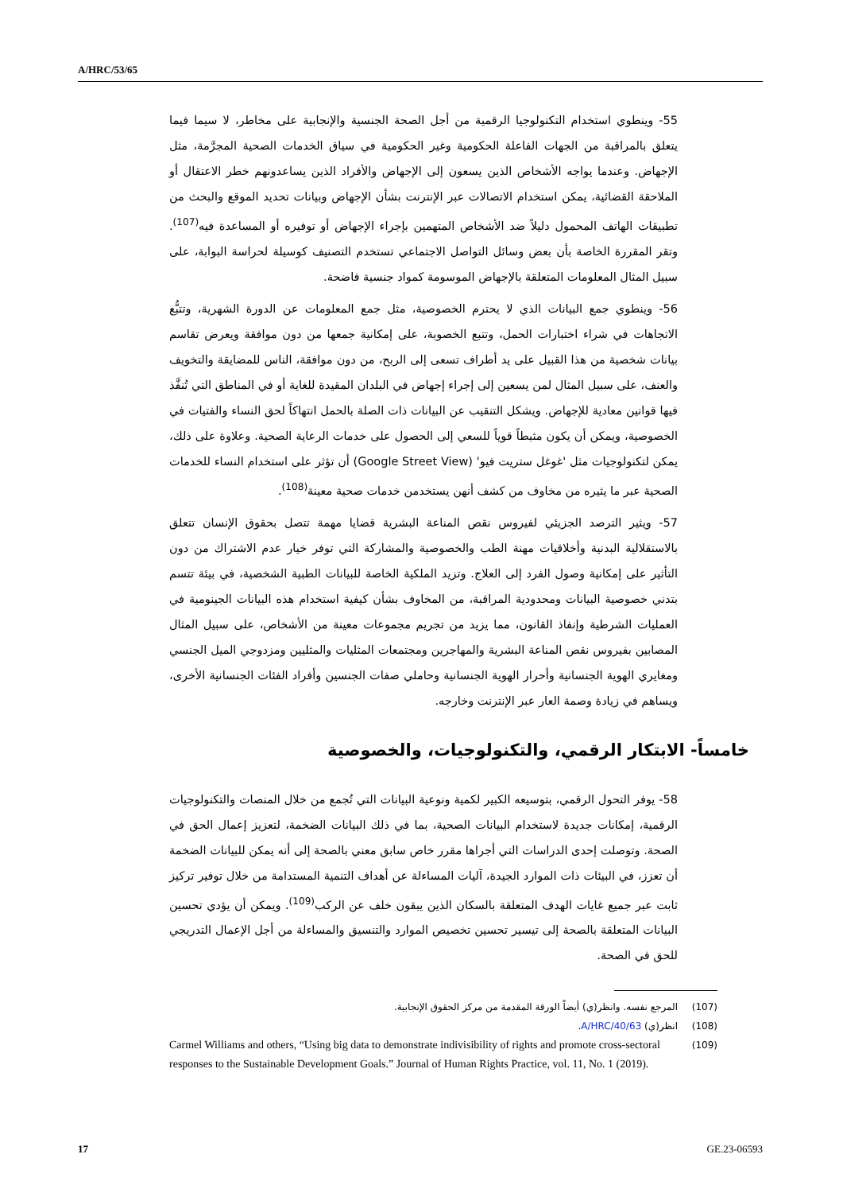A/HRC/53/65
55- وينطوي استخدام التكنولوجيا الرقمية من أجل الصحة الجنسية والإنجابية على مخاطر، لا سيما فيما يتعلق بالمراقبة من الجهات الفاعلة الحكومية وغير الحكومية في سياق الخدمات الصحية المجرَّمة، مثل الإجهاض. وعندما يواجه الأشخاص الذين يسعون إلى الإجهاض والأفراد الذين يساعدونهم خطر الاعتقال أو الملاحقة القضائية، يمكن استخدام الاتصالات عبر الإنترنت بشأن الإجهاض وبيانات تحديد الموقع والبحث من تطبيقات الهاتف المحمول دليلاً ضد الأشخاص المتهمين بإجراء الإجهاض أو توفيره أو المساعدة فيه<sup>(107)</sup>. وتقر المقررة الخاصة بأن بعض وسائل التواصل الاجتماعي تستخدم التصنيف كوسيلة لحراسة البوابة، على سبيل المثال المعلومات المتعلقة بالإجهاض الموسومة كمواد جنسية فاضحة.
56- وينطوي جمع البيانات الذي لا يحترم الخصوصية، مثل جمع المعلومات عن الدورة الشهرية، وتتبُّع الاتجاهات في شراء اختبارات الحمل، وتتبع الخصوبة، على إمكانية جمعها من دون موافقة ويعرض تقاسم بيانات شخصية من هذا القبيل على يد أطراف تسعى إلى الربح، من دون موافقة، الناس للمضايقة والتخويف والعنف، على سبيل المثال لمن يسعين إلى إجراء إجهاض في البلدان المقيدة للغاية أو في المناطق التي تُنفَّذ فيها قوانين معادية للإجهاض. ويشكل التنقيب عن البيانات ذات الصلة بالحمل انتهاكاً لحق النساء والفتيات في الخصوصية، ويمكن أن يكون مثبطاً قوياً للسعي إلى الحصول على خدمات الرعاية الصحية. وعلاوة على ذلك، يمكن لتكنولوجيات مثل 'غوغل ستريت فيو' (Google Street View) أن تؤثر على استخدام النساء للخدمات الصحية عبر ما يثيره من مخاوف من كشف أنهن يستخدمن خدمات صحية معينة<sup>(108)</sup>.
57- ويثير الترصد الجزيئي لفيروس نقص المناعة البشرية قضايا مهمة تتصل بحقوق الإنسان تتعلق بالاستقلالية البدنية وأخلاقيات مهنة الطب والخصوصية والمشاركة التي توفر خيار عدم الاشتراك من دون التأثير على إمكانية وصول الفرد إلى العلاج. وتزيد الملكية الخاصة للبيانات الطبية الشخصية، في بيئة تتسم بتدني خصوصية البيانات ومحدودية المراقبة، من المخاوف بشأن كيفية استخدام هذه البيانات الجينومية في العمليات الشرطية وإنفاذ القانون، مما يزيد من تجريم مجموعات معينة من الأشخاص، على سبيل المثال المصابين بفيروس نقص المناعة البشرية والمهاجرين ومجتمعات المثليات والمثليين ومزدوجي الميل الجنسي ومغايري الهوية الجنسانية وأحرار الهوية الجنسانية وحاملي صفات الجنسين وأفراد الفئات الجنسانية الأخرى، ويساهم في زيادة وصمة العار عبر الإنترنت وخارجه.
خامساً- الابتكار الرقمي، والتكنولوجيات، والخصوصية
58- يوفر التحول الرقمي، بتوسيعه الكبير لكمية ونوعية البيانات التي تُجمع من خلال المنصات والتكنولوجيات الرقمية، إمكانات جديدة لاستخدام البيانات الصحية، بما في ذلك البيانات الضخمة، لتعزيز إعمال الحق في الصحة. وتوصلت إحدى الدراسات التي أجراها مقرر خاص سابق معني بالصحة إلى أنه يمكن للبيانات الضخمة أن تعزز، في البيئات ذات الموارد الجيدة، آليات المساءلة عن أهداف التنمية المستدامة من خلال توفير تركيز ثابت عبر جميع غايات الهدف المتعلقة بالسكان الذين يبقون خلف عن الركب<sup>(109)</sup>. ويمكن أن يؤدي تحسين البيانات المتعلقة بالصحة إلى تيسير تحسين تخصيص الموارد والتنسيق والمساءلة من أجل الإعمال التدريجي للحق في الصحة.
(107) المرجع نفسه. وانظر(ي) أيضاً الورقة المقدمة من مركز الحقوق الإنجابية.
(108) انظر(ي) A/HRC/40/63.
(109) Carmel Williams and others, “Using big data to demonstrate indivisibility of rights and promote cross-sectoral responses to the Sustainable Development Goals.” Journal of Human Rights Practice, vol. 11, No. 1 (2019).
17 GE.23-06593